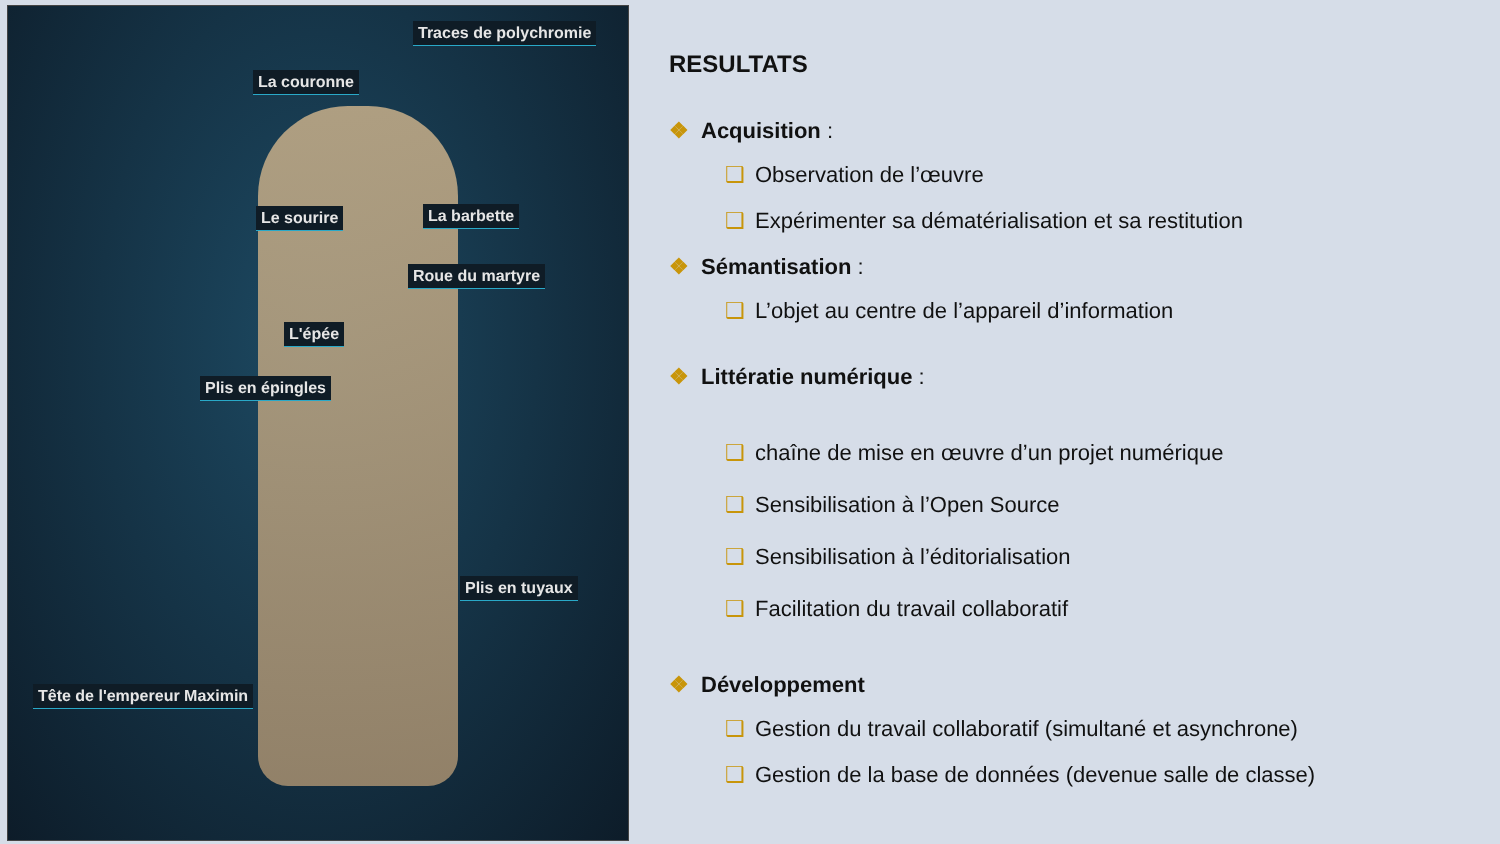Traces de polychromie
La couronne
Le sourire La barbette
Roue du martyre
L'épée
Plis en épingles
Plis en tuyaux
Tête de l'empereur Maximin
RESULTATS
❖ Acquisition :
❑ Observation de l’œuvre
❑ Expérimenter sa dématérialisation et sa restitution
❖ Sémantisation :
❑ L’objet au centre de l’appareil d’information
❖ Littératie numérique :
❑ chaîne de mise en œuvre d’un projet numérique
❑ Sensibilisation à l’Open Source
❑ Sensibilisation à l’éditorialisation
❑ Facilitation du travail collaboratif
❖ Développement
❑ Gestion du travail collaboratif (simultané et asynchrone)
❑ Gestion de la base de données (devenue salle de classe)